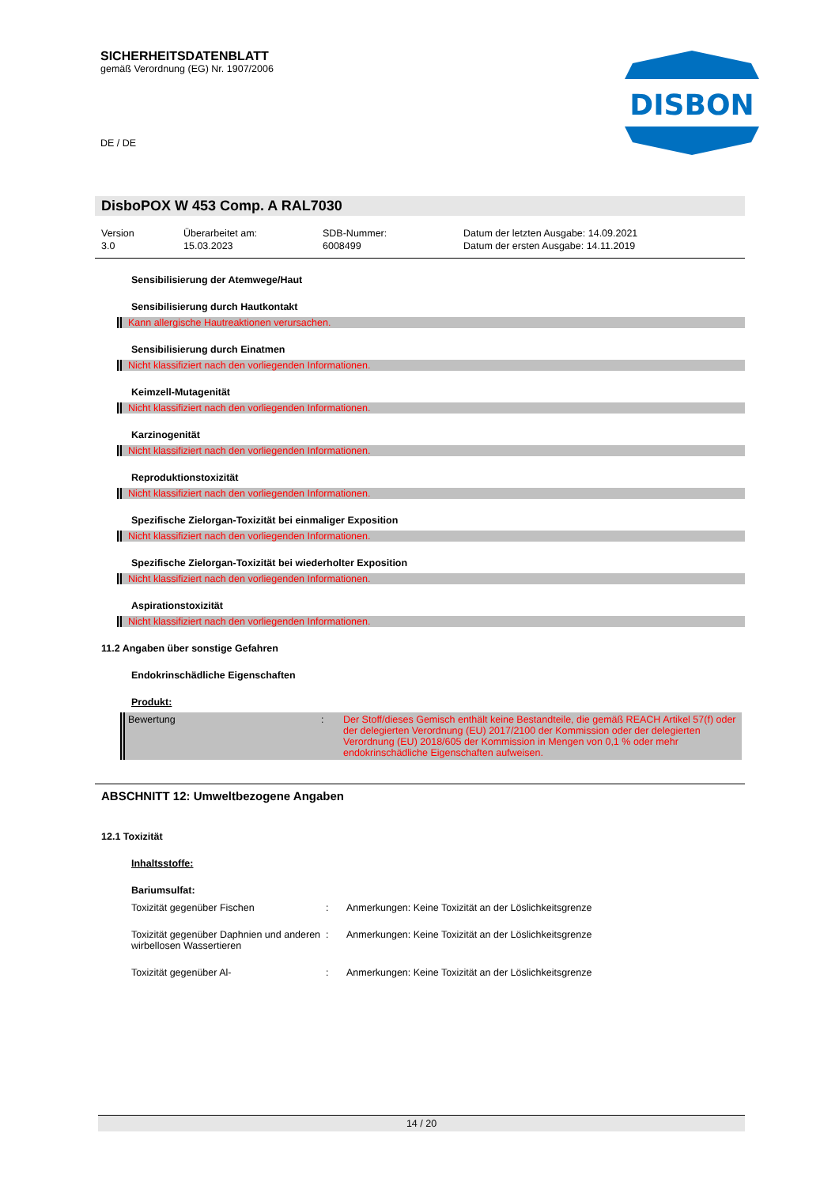SICHERHEITSDATENBLATT
gemäß Verordnung (EG) Nr. 1907/2006
DE / DE
DISBON
DisboPOX W 453 Comp. A RAL7030
Version
3.0
Überarbeitet am:
15.03.2023
SDB-Nummer:
6008499
Datum der letzten Ausgabe: 14.09.2021
Datum der ersten Ausgabe: 14.11.2019
Sensibilisierung der Atemwege/Haut
Sensibilisierung durch Hautkontakt
Kann allergische Hautreaktionen verursachen.
Sensibilisierung durch Einatmen
Nicht klassifiziert nach den vorliegenden Informationen.
Keimzell-Mutagenität
Nicht klassifiziert nach den vorliegenden Informationen.
Karzinogenität
Nicht klassifiziert nach den vorliegenden Informationen.
Reproduktionstoxizität
Nicht klassifiziert nach den vorliegenden Informationen.
Spezifische Zielorgan-Toxizität bei einmaliger Exposition
Nicht klassifiziert nach den vorliegenden Informationen.
Spezifische Zielorgan-Toxizität bei wiederholter Exposition
Nicht klassifiziert nach den vorliegenden Informationen.
Aspirationstoxizität
Nicht klassifiziert nach den vorliegenden Informationen.
11.2 Angaben über sonstige Gefahren
Endokrinschädliche Eigenschaften
Produkt:
| Bewertung | : | Der Stoff/dieses Gemisch enthält keine Bestandteile, die gemäß REACH Artikel 57(f) oder der delegierten Verordnung (EU) 2017/2100 der Kommission oder der delegierten Verordnung (EU) 2018/605 der Kommission in Mengen von 0,1 % oder mehr endokrinschädliche Eigenschaften aufweisen. |
ABSCHNITT 12: Umweltbezogene Angaben
12.1 Toxizität
Inhaltsstoffe:
Bariumsulfat:
| Toxizität gegenüber Fischen | : | Anmerkungen: Keine Toxizität an der Löslichkeitsgrenze |
| Toxizität gegenüber Daphnien und anderen wirbellosen Wassertieren | : | Anmerkungen: Keine Toxizität an der Löslichkeitsgrenze |
| Toxizität gegenüber Al- | : | Anmerkungen: Keine Toxizität an der Löslichkeitsgrenze |
14 / 20